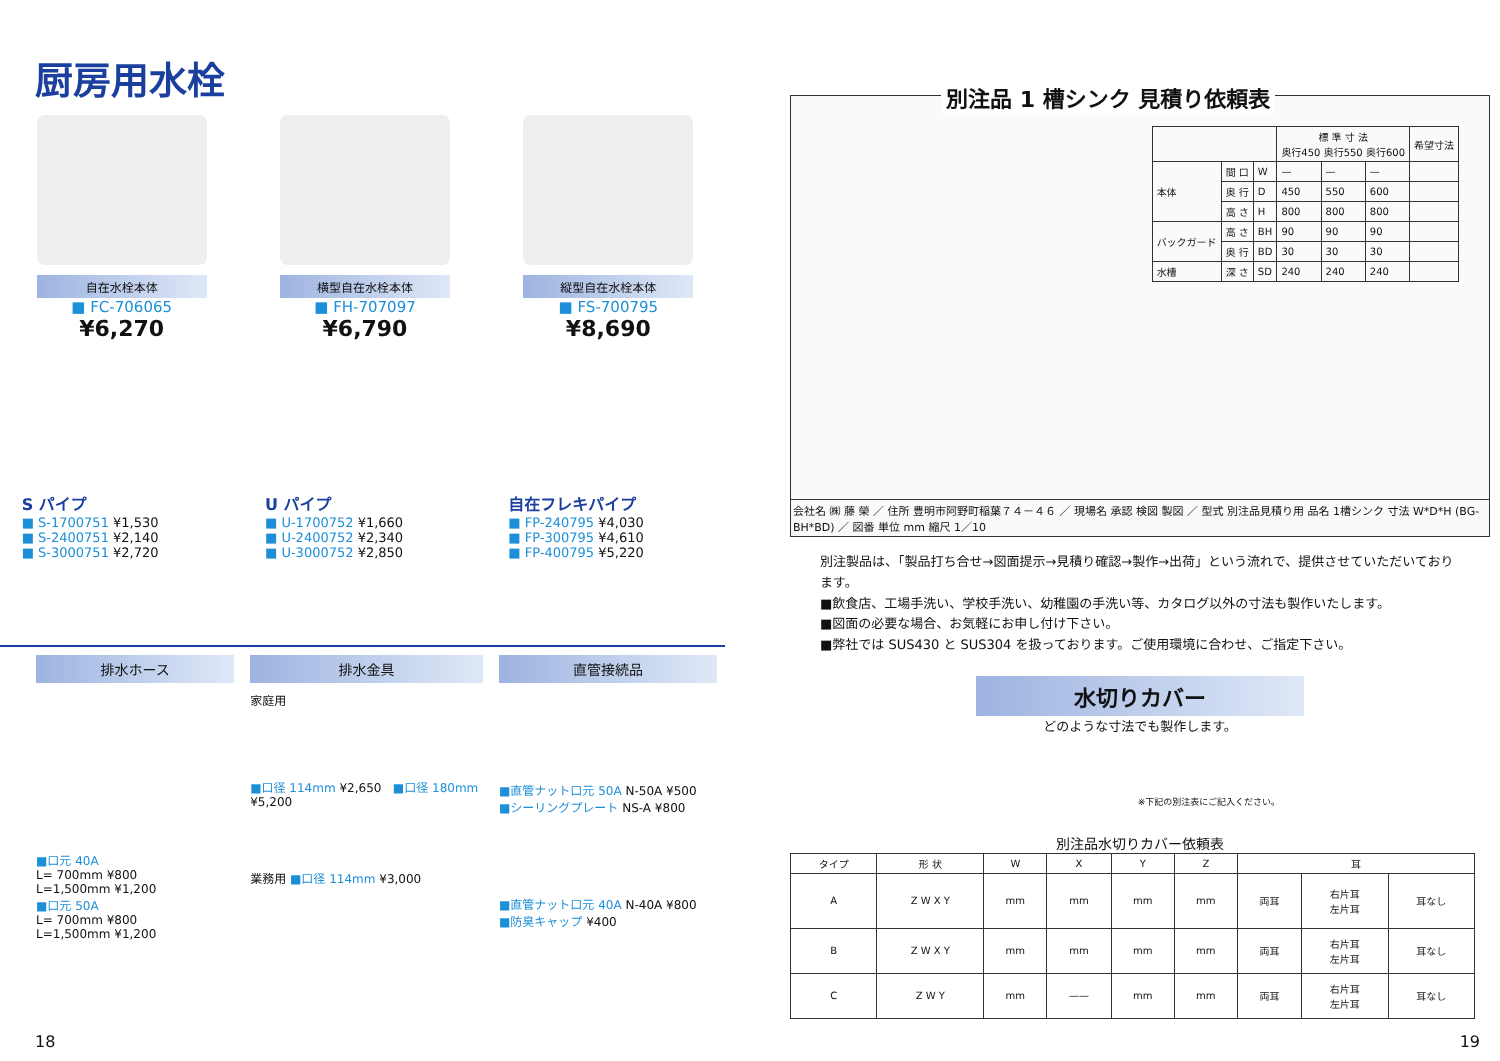厨房用水栓
自在水栓本体
■ FC-706065
¥6,270
横型自在水栓本体
■ FH-707097
¥6,790
縦型自在水栓本体
■ FS-700795
¥8,690
S パイプ
■ S-1700751 ¥1,530
■ S-2400751 ¥2,140
■ S-3000751 ¥2,720
U パイプ
■ U-1700752 ¥1,660
■ U-2400752 ¥2,340
■ U-3000752 ¥2,850
自在フレキパイプ
■ FP-240795 ¥4,030
■ FP-300795 ¥4,610
■ FP-400795 ¥5,220
排水ホース
■口元 40A
L= 700mm ¥800
L=1,500mm ¥1,200
■口元 50A
L= 700mm ¥800
L=1,500mm ¥1,200
排水金具
家庭用
■口径 114mm ¥2,650 ■口径 180mm ¥5,200
業務用 ■口径 114mm ¥3,000
直管接続品
■直管ナット口元 50A N-50A ¥500
■シーリングプレート NS-A ¥800
■直管ナット口元 40A N-40A ¥800
■防臭キャップ ¥400
18
別注品 1 槽シンク 見積り依頼表
| | | | 標 準 寸 法 奥行450 奥行550 奥行600 | | | 希望寸法 |
| --- | --- | --- | --- | --- | --- | --- |
| 本体 | 間 口 | W | — | — | — | |
| | 奥 行 | D | 450 | 550 | 600 | |
| | 高 さ | H | 800 | 800 | 800 | |
| バックガード | 高 さ | BH | 90 | 90 | 90 | |
| | 奥 行 | BD | 30 | 30 | 30 | |
| 水槽 | 深 さ | SD | 240 | 240 | 240 | |
会社名 ㈱ 藤 榮 ／ 住所 豊明市阿野町稲葉７４－４６ ／ 現場名 承認 検図 製図 ／ 型式 別注品見積り用 品名 1槽シンク 寸法 W*D*H (BG-BH*BD) ／ 図番 単位 mm 縮尺 1／10
別注製品は、「製品打ち合せ→図面提示→見積り確認→製作→出荷」という流れで、提供させていただいております。
■飲食店、工場手洗い、学校手洗い、幼稚園の手洗い等、カタログ以外の寸法も製作いたします。
■図面の必要な場合、お気軽にお申し付け下さい。
■弊社では SUS430 と SUS304 を扱っております。ご使用環境に合わせ、ご指定下さい。
水切りカバー
どのような寸法でも製作します。
※下記の別注表にご記入ください。
別注品水切りカバー依頼表
| タイプ | 形 状 | W | X | Y | Z | 耳 | | |
| --- | --- | --- | --- | --- | --- | --- | --- | --- |
| A | Z W X Y | mm | mm | mm | mm | 両耳 | 右片耳 左片耳 | 耳なし |
| B | Z W X Y | mm | mm | mm | mm | 両耳 | 右片耳 左片耳 | 耳なし |
| C | Z W Y | mm | —— | mm | mm | 両耳 | 右片耳 左片耳 | 耳なし |
19